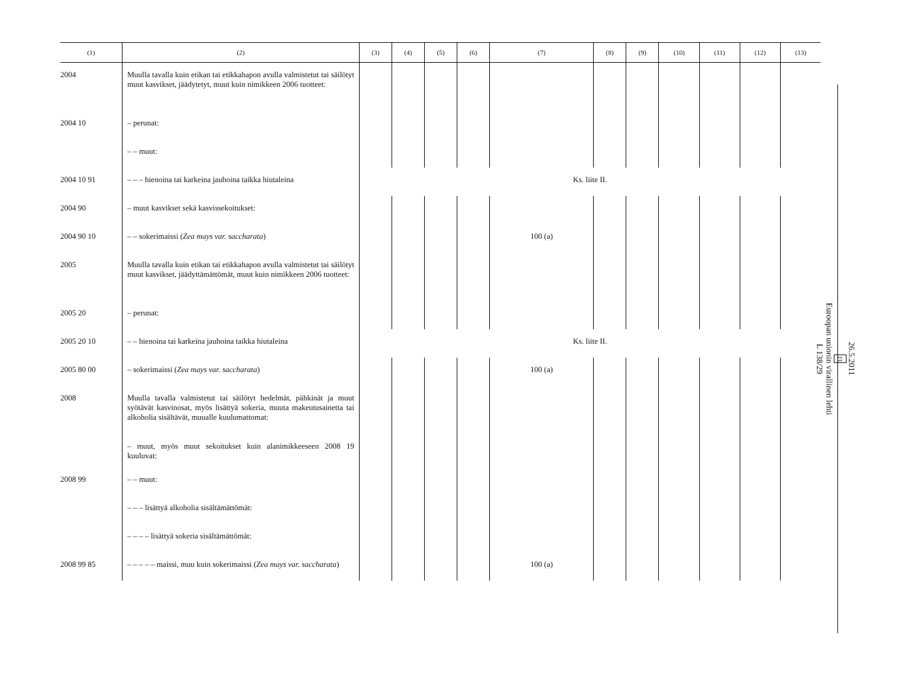| (1) | (2) | (3) | (4) | (5) | (6) | (7) | (8) | (9) | (10) | (11) | (12) | (13) |
| --- | --- | --- | --- | --- | --- | --- | --- | --- | --- | --- | --- | --- |
| 2004 | Muulla tavalla kuin etikan tai etikkahapon avulla valmistetut tai säilötyt muut kasvikset, jäädytetyt, muut kuin nimikkeen 2006 tuotteet: | | | | | | | | | | | |
| 2004 10 | – perunat: | | | | | | | | | | | |
| | – – muut: | | | | | | | | | | | |
| 2004 10 91 | – – – hienoina tai karkeina jauhoina taikka hiutaleina | Ks. liite II. | | | | | | | | | | |
| 2004 90 | – muut kasvikset sekä kasvissekoitukset: | | | | | | | | | | | |
| 2004 90 10 | – – sokerimaissi ( Zea mays var. saccharata ) | | | | | 100 (a) | | | | | | |
| 2005 | Muulla tavalla kuin etikan tai etikkahapon avulla valmistetut tai säilötyt muut kasvikset, jäädyttämättömät, muut kuin nimikkeen 2006 tuotteet: | | | | | | | | | | | |
| 2005 20 | – perunat: | | | | | | | | | | | |
| 2005 20 10 | – – hienoina tai karkeina jauhoina taikka hiutaleina | Ks. liite II. | | | | | | | | | | |
| 2005 80 00 | – sokerimaissi ( Zea mays var. saccharata ) | | | | | 100 (a) | | | | | | |
| 2008 | Muulla tavalla valmistetut tai säilötyt hedelmät, pähkinät ja muut syötävät kasvinosat, myös lisättyä sokeria, muuta makeutusainetta tai alkoholia sisältävät, muualle kuulumattomat: | | | | | | | | | | | |
| | – muut, myös muut sekoitukset kuin alanimikkeeseen 2008 19 kuuluvat: | | | | | | | | | | | |
| 2008 99 | – – muut: | | | | | | | | | | | |
| | – – – lisättyä alkoholia sisältämättömät: | | | | | | | | | | | |
| | – – – – lisättyä sokeria sisältämättömät: | | | | | | | | | | | |
| 2008 99 85 | – – – – – maissi, muu kuin sokerimaissi ( Zea mays var. saccharata ) | | | | | 100 (a) | | | | | | |
26.5.2011
FI
Euroopan unionin virallinen lehti
L 138/29